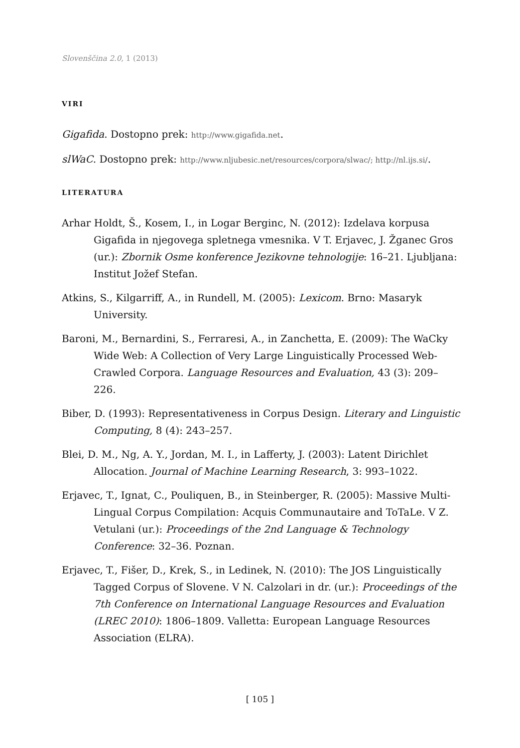Slovenščina 2.0, 1 (2013)
VIRI
Gigafida. Dostopno prek: http://www.gigafida.net.
slWaC. Dostopno prek: http://www.nljubesic.net/resources/corpora/slwac/; http://nl.ijs.si/.
LITERATURA
Arhar Holdt, Š., Kosem, I., in Logar Berginc, N. (2012): Izdelava korpusa Gigafida in njegovega spletnega vmesnika. V T. Erjavec, J. Žganec Gros (ur.): Zbornik Osme konference Jezikovne tehnologije: 16–21. Ljubljana: Institut Jožef Stefan.
Atkins, S., Kilgarriff, A., in Rundell, M. (2005): Lexicom. Brno: Masaryk University.
Baroni, M., Bernardini, S., Ferraresi, A., in Zanchetta, E. (2009): The WaCky Wide Web: A Collection of Very Large Linguistically Processed Web-Crawled Corpora. Language Resources and Evaluation, 43 (3): 209–226.
Biber, D. (1993): Representativeness in Corpus Design. Literary and Linguistic Computing, 8 (4): 243–257.
Blei, D. M., Ng, A. Y., Jordan, M. I., in Lafferty, J. (2003): Latent Dirichlet Allocation. Journal of Machine Learning Research, 3: 993–1022.
Erjavec, T., Ignat, C., Pouliquen, B., in Steinberger, R. (2005): Massive Multi-Lingual Corpus Compilation: Acquis Communautaire and ToTaLe. V Z. Vetulani (ur.): Proceedings of the 2nd Language & Technology Conference: 32–36. Poznan.
Erjavec, T., Fišer, D., Krek, S., in Ledinek, N. (2010): The JOS Linguistically Tagged Corpus of Slovene. V N. Calzolari in dr. (ur.): Proceedings of the 7th Conference on International Language Resources and Evaluation (LREC 2010): 1806–1809. Valletta: European Language Resources Association (ELRA).
[ 105 ]